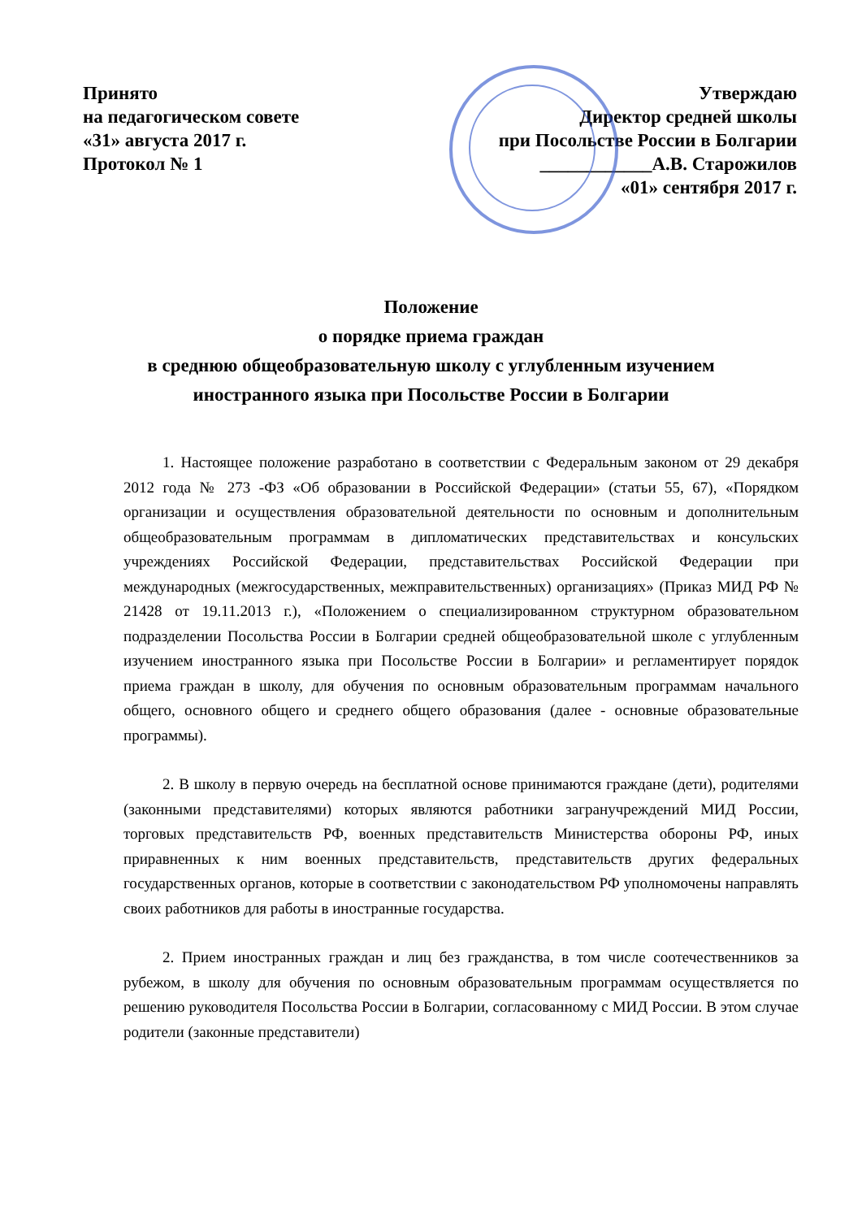Принято
на педагогическом совете
«31» августа 2017 г.
Протокол № 1
Утверждаю
Директор средней школы
при Посольстве России в Болгарии
____________А.В. Старожилов
«01» сентября 2017 г.
Положение
о порядке приема граждан
в среднюю общеобразовательную школу с углубленным изучением
иностранного языка при Посольстве России в Болгарии
1. Настоящее положение разработано в соответствии с Федеральным законом от 29 декабря 2012 года № 273 -ФЗ «Об образовании в Российской Федерации» (статьи 55, 67), «Порядком организации и осуществления образовательной деятельности по основным и дополнительным общеобразовательным программам в дипломатических представительствах и консульских учреждениях Российской Федерации, представительствах Российской Федерации при международных (межгосударственных, межправительственных) организациях» (Приказ МИД РФ № 21428 от 19.11.2013 г.), «Положением о специализированном структурном образовательном подразделении Посольства России в Болгарии средней общеобразовательной школе с углубленным изучением иностранного языка при Посольстве России в Болгарии» и регламентирует порядок приема граждан в школу, для обучения по основным образовательным программам начального общего, основного общего и среднего общего образования (далее - основные образовательные программы).
2. В школу в первую очередь на бесплатной основе принимаются граждане (дети), родителями (законными представителями) которых являются работники загранучреждений МИД России, торговых представительств РФ, военных представительств Министерства обороны РФ, иных приравненных к ним военных представительств, представительств других федеральных государственных органов, которые в соответствии с законодательством РФ уполномочены направлять своих работников для работы в иностранные государства.
2. Прием иностранных граждан и лиц без гражданства, в том числе соотечественников за рубежом, в школу для обучения по основным образовательным программам осуществляется по решению руководителя Посольства России в Болгарии, согласованному с МИД России. В этом случае родители (законные представители)